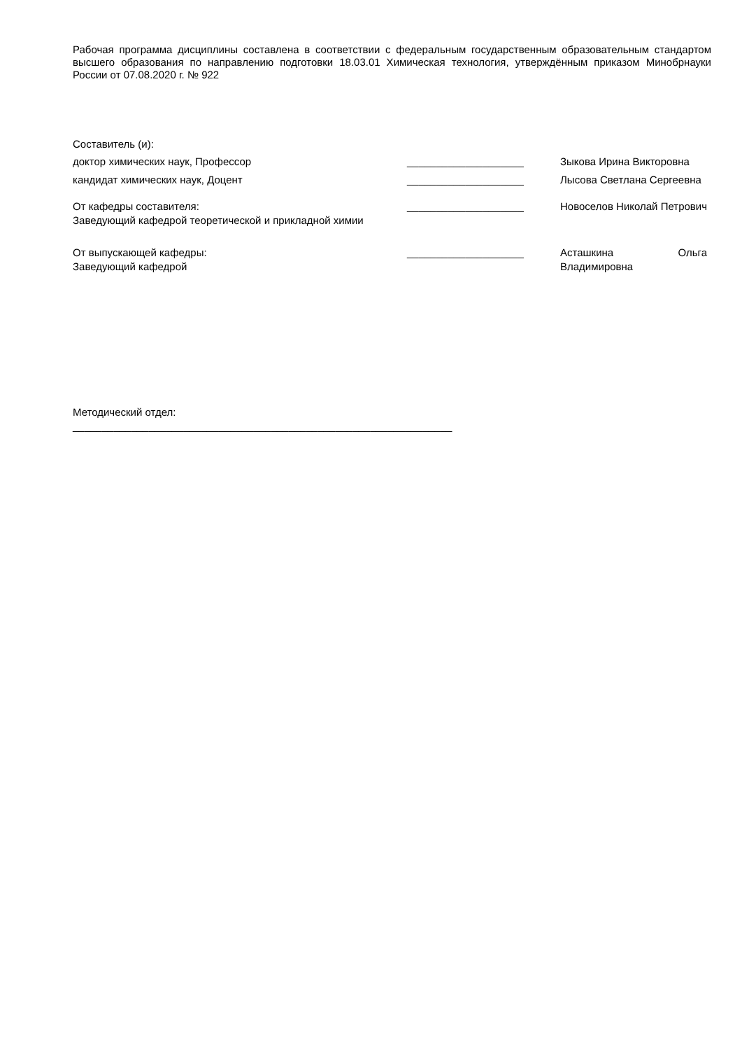Рабочая программа дисциплины составлена в соответствии с федеральным государственным образовательным стандартом высшего образования по направлению подготовки 18.03.01 Химическая технология, утверждённым приказом Минобрнауки России от 07.08.2020 г. № 922
Составитель (и):
доктор химических наук, Профессор ____________________ Зыкова Ирина Викторовна
кандидат химических наук, Доцент ____________________ Лысова Светлана Сергеевна
От кафедры составителя:
Заведующий кафедрой теоретической и прикладной химии
____________________ Новоселов Николай Петрович
От выпускающей кафедры:
Заведующий кафедрой
____________________ Асташкина Ольга Владимировна
Методический отдел:
_________________________________________________________________